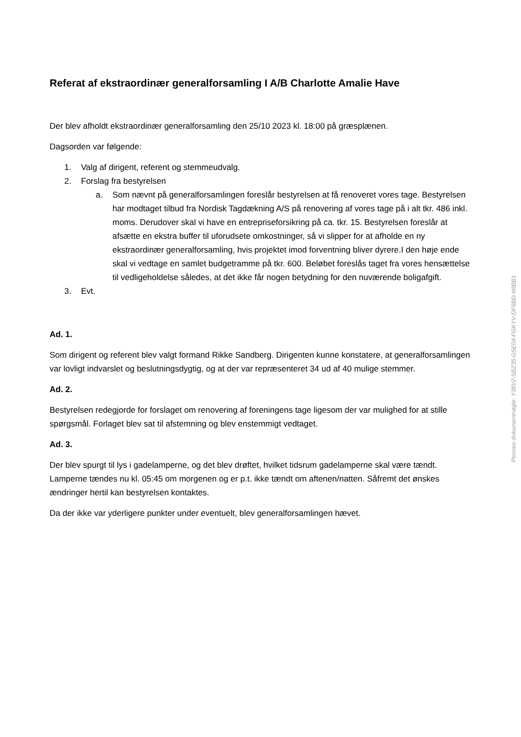Referat af ekstraordinær generalforsamling I A/B Charlotte Amalie Have
Der blev afholdt ekstraordinær generalforsamling den 25/10 2023 kl. 18:00 på græsplænen.
Dagsorden var følgende:
1. Valg af dirigent, referent og stemmeudvalg.
2. Forslag fra bestyrelsen
a. Som nævnt på generalforsamlingen foreslår bestyrelsen at få renoveret vores tage. Bestyrelsen har modtaget tilbud fra Nordisk Tagdækning A/S på renovering af vores tage på i alt tkr. 486 inkl. moms. Derudover skal vi have en entrepriseforsikring på ca. tkr. 15. Bestyrelsen foreslår at afsætte en ekstra buffer til uforudsete omkostninger, så vi slipper for at afholde en ny ekstraordinær generalforsamling, hvis projektet imod forventning bliver dyrere.I den høje ende skal vi vedtage en samlet budgetramme på tkr. 600. Beløbet foreslås taget fra vores hensættelse til vedligeholdelse således, at det ikke får nogen betydning for den nuværende boligafgift.
3. Evt.
Ad. 1.
Som dirigent og referent blev valgt formand Rikke Sandberg. Dirigenten kunne konstatere, at generalforsamlingen var lovligt indvarslet og beslutningsdygtig, og at der var repræsenteret 34 ud af 40 mulige stemmer.
Ad. 2.
Bestyrelsen redegjorde for forslaget om renovering af foreningens tage ligesom der var mulighed for at stille spørgsmål. Forlaget blev sat til afstemning og blev enstemmigt vedtaget.
Ad. 3.
Der blev spurgt til lys i gadelamperne, og det blev drøftet, hvilket tidsrum gadelamperne skal være tændt. Lamperne tændes nu kl. 05:45 om morgenen og er p.t. ikke tændt om aftenen/natten. Såfremt det ønskes ændringer hertil kan bestyrelsen kontaktes.
Da der ikke var yderligere punkter under eventuelt, blev generalforsamlingen hævet.
Penneo dokumentnøgle: Y38V2-SBZ35-G5E04-FGKYV-DF6BD-WIBB1